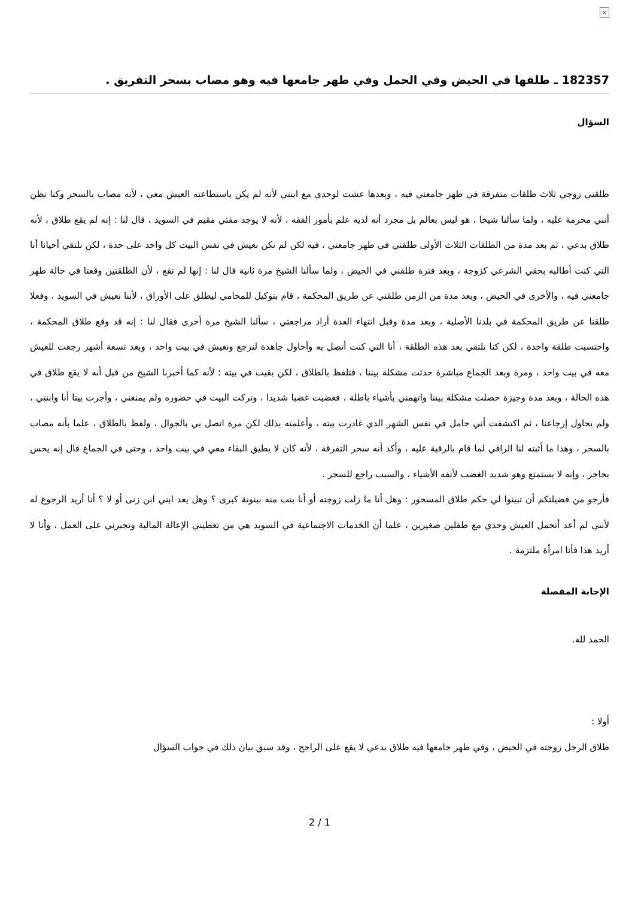×
182357 ـ طلقها في الحيض وفي الحمل وفي طهر جامعها فيه وهو مصاب بسحر التفريق .
السؤال
طلقني زوجي ثلاث طلقات متفرقة في طهر جامعني فيه ، وبعدها عشت لوحدي مع ابنتي لأنه لم يكن باستطاعته العيش معي ، لأنه مصاب بالسحر وكنا نظن أنني محرمة عليه ، ولما سألنا شيخا ، هو ليس بعالم بل مجرد أنه لديه علم بأمور الفقه ، لأنه لا يوجد مفتي مقيم في السويد ، قال لنا : إنه لم يقع طلاق ، لأنه طلاق بدعي ، ثم بعد مدة من الطلقات الثلاث الأولى طلقني في طهر جامعني ، فيه لكن لم نكن نعيش في نفس البيت كل واحد على حدة ، لكن نلتقي أحيانا أنا التي كنت أطالبه بحقي الشرعي كزوجة ، وبعد فترة طلقني في الحيض ، ولما سألنا الشيخ مرة ثانية قال لنا : إنها لم تقع ، لأن الطلقتين وقعتا في حالة طهر جامعني فيه ، والأخرى في الحيض ، وبعد مدة من الزمن طلقني عن طريق المحكمة ، قام بتوكيل للمحامي ليطلق على الأوراق ، لأننا نعيش في السويد ، وفعلا طلقنا عن طريق المحكمة في بلدنا الأصلية ، وبعد مدة وقبل انتهاء العدة أراد مراجعتي ، سألنا الشيخ مرة أخرى فقال لنا : إنه قد وقع طلاق المحكمة ، واحتسبت طلقة واحدة ، لكن كنا نلتقي بعد هذه الطلقة ، أنا التي كنت أتصل به وأحاول جاهدة لنرجع ونعيش في بيت واحد ، وبعد تسعة أشهر رجعت للعيش معه في بيت واحد ، ومرة وبعد الجماع مباشرة حدثت مشكلة بيننا ، فتلفظ بالطلاق ، لكن بقيت في بيته ؛ لأنه كما أخبرنا الشيخ من قبل أنه لا يقع طلاق في هذه الحالة ، وبعد مدة وجيزة حصلت مشكلة بيننا واتهمني بأشياء باطلة ، فغضبت غضبا شديدا ، وتركت البيت في حضوره ولم يمنعني ، وأجرت بيتا أنا وابنتي ، ولم يحاول إرجاعنا ، ثم اكتشفت أني حامل في نفس الشهر الذي غادرت بيته ، وأعلمته بذلك لكن مرة اتصل بي بالجوال ، ولفظ بالطلاق ، علما بأنه مصاب بالسحر ، وهذا ما أثبته لنا الراقي لما قام بالرقية عليه ، وأكد أنه سحر التفرقة ، لأنه كان لا يطيق البقاء معي في بيت واحد ، وحتى في الجماع قال إنه يحس بحاجز ، وإنه لا يستمتع وهو شديد الغضب لأتفه الأشياء ، والسبب راجع للسحر .
فأرجو من فضيلتكم أن تبينوا لي حكم طلاق المسحور : وهل أنا ما زلت زوجته أو أنا بنت منه بينونة كبرى ؟ وهل يعد ابني ابن زنى أو لا ؟ أنا أريد الرجوع له لأنني لم أعد أتحمل العيش وحدي مع طفلين صغيرين ، علما أن الخدمات الاجتماعية في السويد هي من تعطيني الإعالة المالية وتجبرني على العمل ، وأنا لا أريد هذا فأنا امرأة ملتزمة .
الإجابة المفصلة
الحمد لله.
أولا :
طلاق الرجل زوجته في الحيض ، وفي طهر جامعها فيه طلاق بدعي لا يقع على الراجح ، وقد سبق بيان ذلك في جواب السؤال
2 / 1